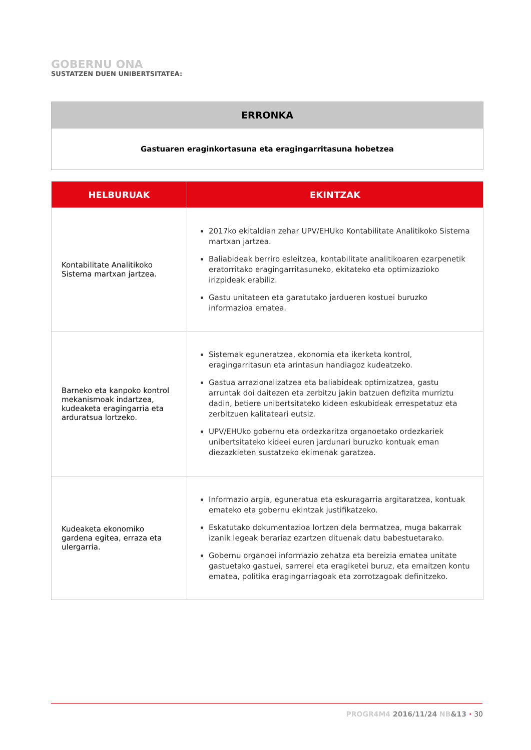GOBERNU ONA
SUSTATZEN DUEN UNIBERTSITATEA:
| ERRONKA |
| --- |
| Gastuaren eraginkortasuna eta eragingarritasuna hobetzea |
| HELBURUAK | EKINTZAK |
| --- | --- |
| Kontabilitate Analitikoko Sistema martxan jartzea. | 2017ko ekitaldian zehar UPV/EHUko Kontabilitate Analitikoko Sistema martxan jartzea. Baliabideak berriro esleitzea, kontabilitate analitikoaren ezarpenetik eratorritako eragingarritasuneko, ekitateko eta optimizazioko irizpideak erabiliz. Gastu unitateen eta garatutako jardueren kostuei buruzko informazioa ematea. |
| Barneko eta kanpoko kontrol mekanismoak indartzea, kudeaketa eragingarria eta arduratsua lortzeko. | Sistemak eguneratzea, ekonomia eta ikerketa kontrol, eragingarritasun eta arintasun handiagoz kudeatzeko. Gastua arrazionalizatzea eta baliabideak optimizatzea, gastu arruntak doi daitezen eta zerbitzu jakin batzuen defizita murriztu dadin, betiere unibertsitateko kideen eskubideak errespetatuz eta zerbitzuen kalitateari eutsiz. UPV/EHUko gobernu eta ordezkaritza organoetako ordezkariek unibertsitateko kideei euren jardunari buruzko kontuak eman diezazkieten sustatzeko ekimenak garatzea. |
| Kudeaketa ekonomiko gardena egitea, erraza eta ulergarria. | Informazio argia, eguneratua eta eskuragarria argitaratzea, kontuak emateko eta gobernu ekintzak justifikatzeko. Eskatutako dokumentazioa lortzen dela bermatzea, muga bakarrak izanik legeak berariaz ezartzen dituenak datu babestuetarako. Gobernu organoei informazio zehatza eta bereizia ematea unitate gastuetako gastuei, sarrerei eta eragiketei buruz, eta emaitzen kontu ematea, politika eragingarriagoak eta zorrotzagoak definitzeko. |
PROGR4M4 2016/11/24 NB&13 · 30